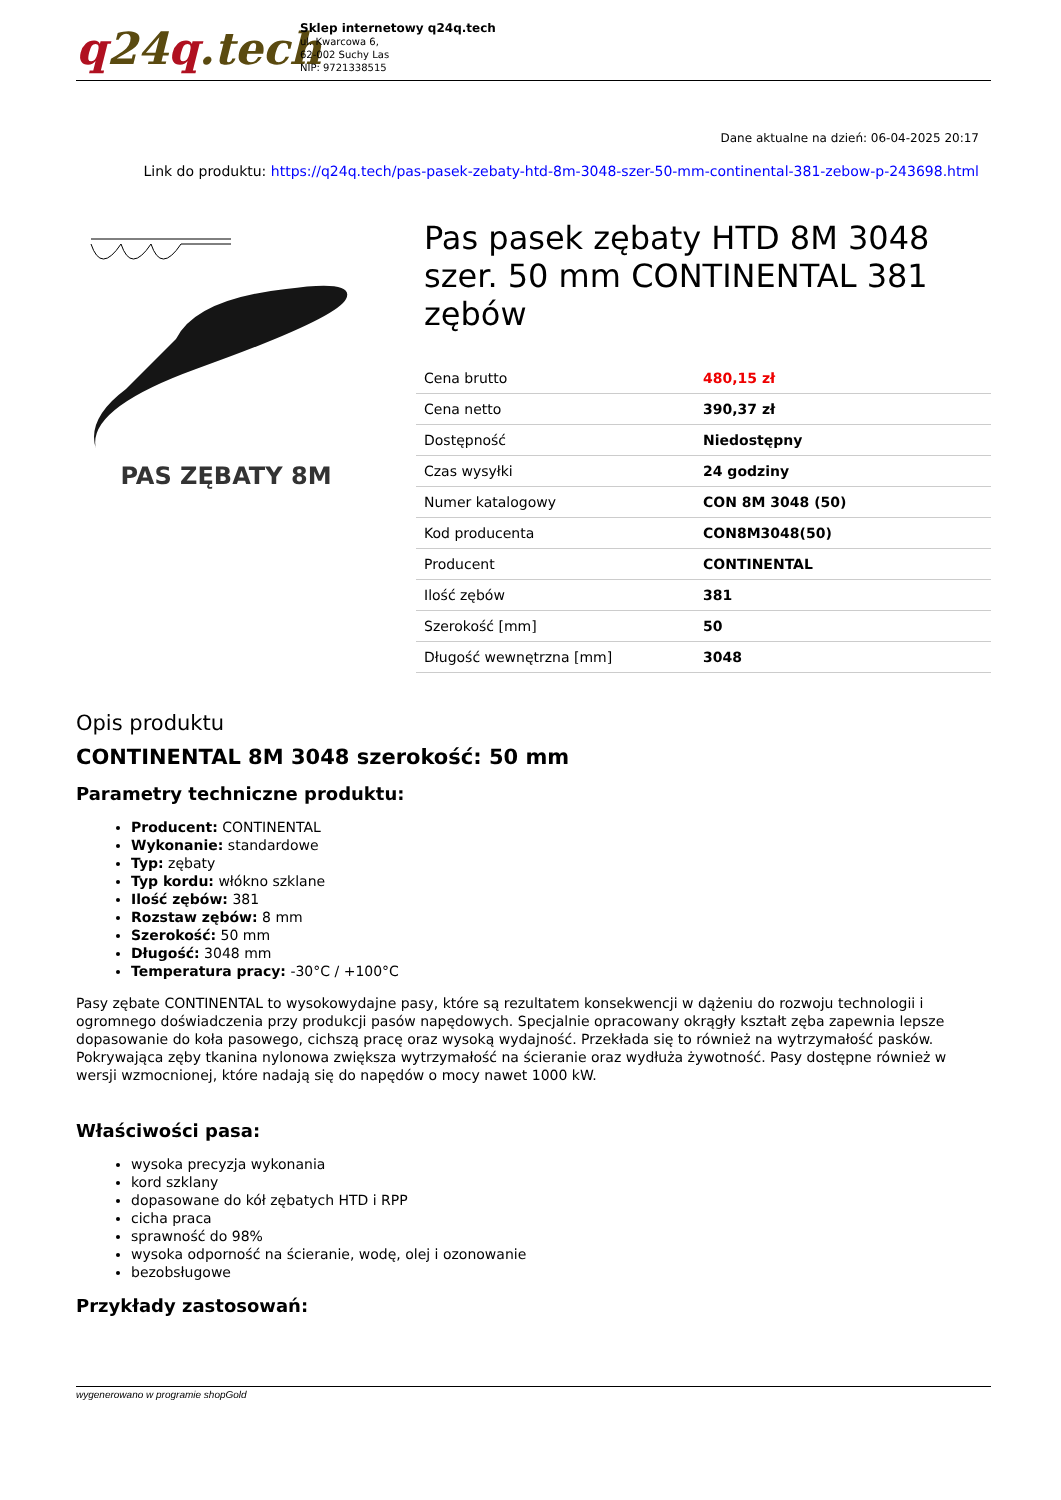q24q.tech
Sklep internetowy q24q.tech
ul. Kwarcowa 6,
62-002 Suchy Las
NIP: 9721338515
Dane aktualne na dzień: 06-04-2025 20:17
Link do produktu: https://q24q.tech/pas-pasek-zebaty-htd-8m-3048-szer-50-mm-continental-381-zebow-p-243698.html
PAS ZĘBATY 8M
Pas pasek zębaty HTD 8M 3048 szer. 50 mm CONTINENTAL 381 zębów
| Cena brutto | 480,15 zł |
| Cena netto | 390,37 zł |
| Dostępność | Niedostępny |
| Czas wysyłki | 24 godziny |
| Numer katalogowy | CON 8M 3048 (50) |
| Kod producenta | CON8M3048(50) |
| Producent | CONTINENTAL |
| Ilość zębów | 381 |
| Szerokość [mm] | 50 |
| Długość wewnętrzna [mm] | 3048 |
Opis produktu
CONTINENTAL 8M 3048 szerokość: 50 mm
Parametry techniczne produktu:
Producent: CONTINENTAL
Wykonanie: standardowe
Typ: zębaty
Typ kordu: włókno szklane
Ilość zębów: 381
Rozstaw zębów: 8 mm
Szerokość: 50 mm
Długość: 3048 mm
Temperatura pracy: -30°C / +100°C
Pasy zębate CONTINENTAL to wysokowydajne pasy, które są rezultatem konsekwencji w dążeniu do rozwoju technologii i ogromnego doświadczenia przy produkcji pasów napędowych. Specjalnie opracowany okrągły kształt zęba zapewnia lepsze dopasowanie do koła pasowego, cichszą pracę oraz wysoką wydajność. Przekłada się to również na wytrzymałość pasków. Pokrywająca zęby tkanina nylonowa zwiększa wytrzymałość na ścieranie oraz wydłuża żywotność. Pasy dostępne również w wersji wzmocnionej, które nadają się do napędów o mocy nawet 1000 kW.
Właściwości pasa:
wysoka precyzja wykonania
kord szklany
dopasowane do kół zębatych HTD i RPP
cicha praca
sprawność do 98%
wysoka odporność na ścieranie, wodę, olej i ozonowanie
bezobsługowe
Przykłady zastosowań:
wygenerowano w programie shopGold